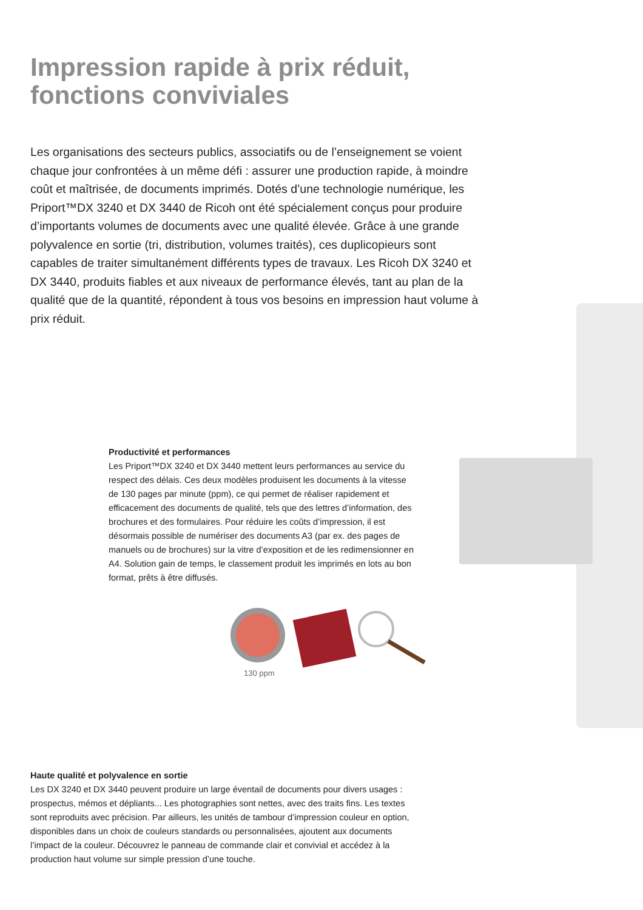Impression rapide à prix réduit,
fonctions conviviales
Les organisations des secteurs publics, associatifs ou de l’enseignement se voient chaque jour confrontées à un même défi : assurer une production rapide, à moindre coût et maîtrisée, de documents imprimés. Dotés d’une technologie numérique, les Priport™DX 3240 et DX 3440 de Ricoh ont été spécialement conçus pour produire d’importants volumes de documents avec une qualité élevée. Grâce à une grande polyvalence en sortie (tri, distribution, volumes traités), ces duplicopieurs sont capables de traiter simultanément différents types de travaux. Les Ricoh DX 3240 et DX 3440, produits fiables et aux niveaux de performance élevés, tant au plan de la qualité que de la quantité, répondent à tous vos besoins en impression haut volume à prix réduit.
Productivité et performances
Les Priport™DX 3240 et DX 3440 mettent leurs performances au service du respect des délais. Ces deux modèles produisent les documents à la vitesse de 130 pages par minute (ppm), ce qui permet de réaliser rapidement et efficacement des documents de qualité, tels que des lettres d’information, des brochures et des formulaires. Pour réduire les coûts d’impression, il est désormais possible de numériser des documents A3 (par ex. des pages de manuels ou de brochures) sur la vitre d’exposition et de les redimensionner en A4. Solution gain de temps, le classement produit les imprimés en lots au bon format, prêts à être diffusés.
130 ppm
Haute qualité et polyvalence en sortie
Les DX 3240 et DX 3440 peuvent produire un large éventail de documents pour divers usages : prospectus, mémos et dépliants... Les photographies sont nettes, avec des traits fins. Les textes sont reproduits avec précision. Par ailleurs, les unités de tambour d’impression couleur en option, disponibles dans un choix de couleurs standards ou personnalisées, ajoutent aux documents l’impact de la couleur. Découvrez le panneau de commande clair et convivial et accédez à la production haut volume sur simple pression d’une touche.